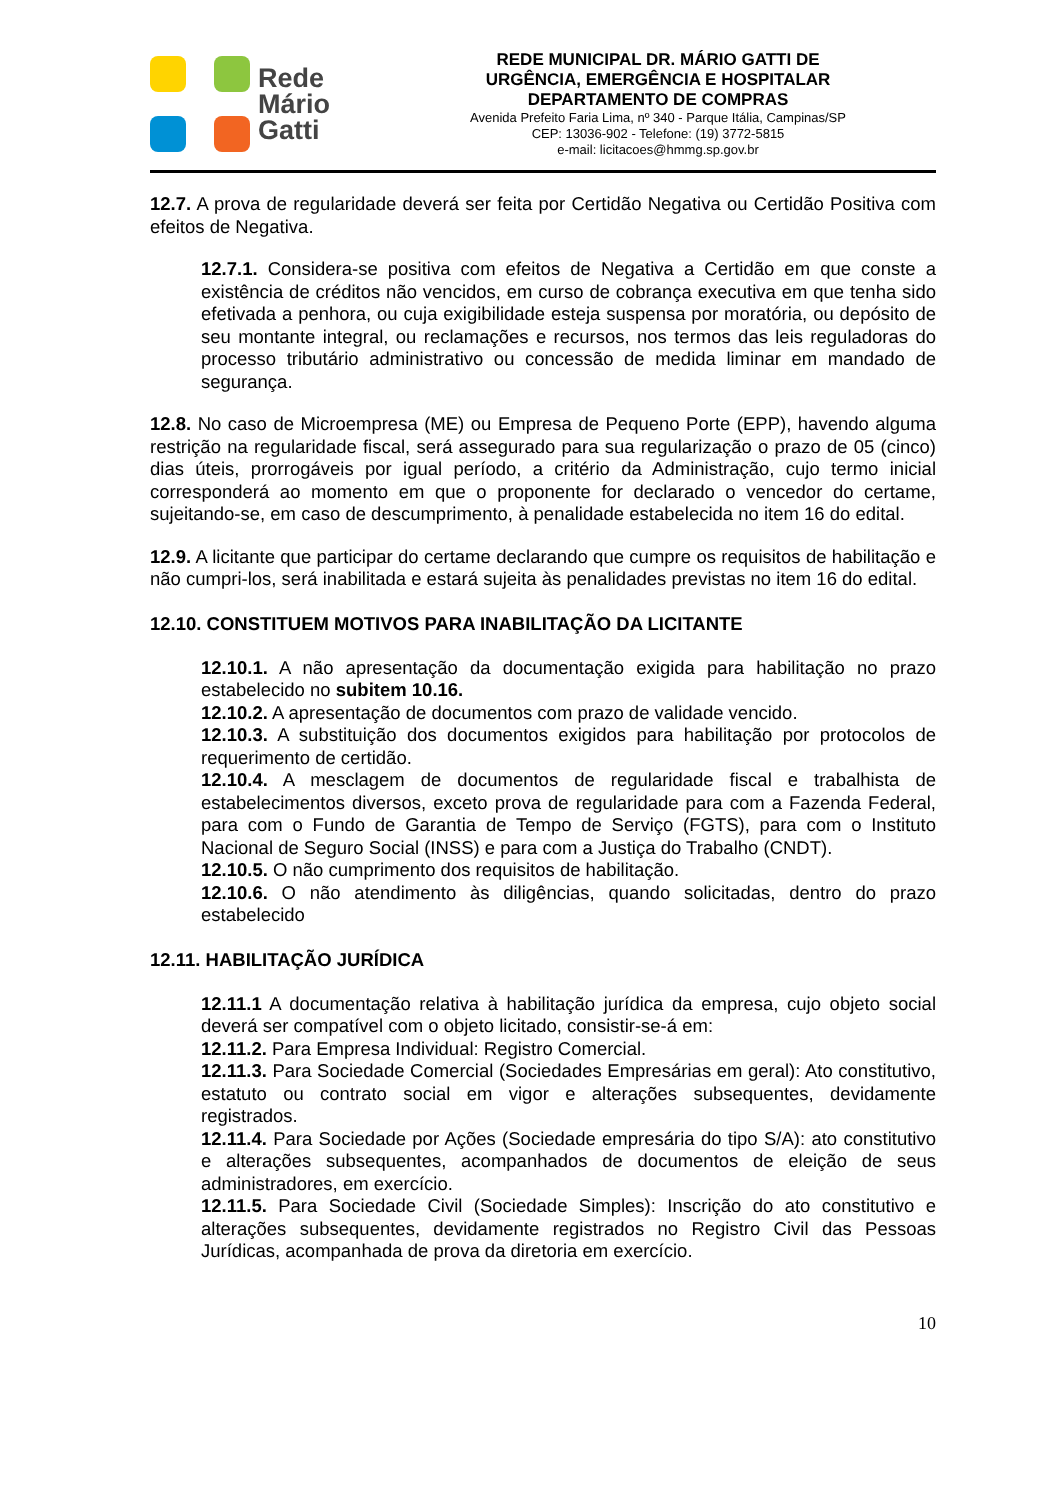Rede
Mário
Gatti
REDE MUNICIPAL DR. MÁRIO GATTI DE
URGÊNCIA, EMERGÊNCIA E HOSPITALAR
DEPARTAMENTO DE COMPRAS
Avenida Prefeito Faria Lima, nº 340 - Parque Itália, Campinas/SP
CEP: 13036-902 - Telefone: (19) 3772-5815
e-mail: licitacoes@hmmg.sp.gov.br
12.7. A prova de regularidade deverá ser feita por Certidão Negativa ou Certidão Positiva com efeitos de Negativa.
12.7.1. Considera-se positiva com efeitos de Negativa a Certidão em que conste a existência de créditos não vencidos, em curso de cobrança executiva em que tenha sido efetivada a penhora, ou cuja exigibilidade esteja suspensa por moratória, ou depósito de seu montante integral, ou reclamações e recursos, nos termos das leis reguladoras do processo tributário administrativo ou concessão de medida liminar em mandado de segurança.
12.8. No caso de Microempresa (ME) ou Empresa de Pequeno Porte (EPP), havendo alguma restrição na regularidade fiscal, será assegurado para sua regularização o prazo de 05 (cinco) dias úteis, prorrogáveis por igual período, a critério da Administração, cujo termo inicial corresponderá ao momento em que o proponente for declarado o vencedor do certame, sujeitando-se, em caso de descumprimento, à penalidade estabelecida no item 16 do edital.
12.9. A licitante que participar do certame declarando que cumpre os requisitos de habilitação e não cumpri-los, será inabilitada e estará sujeita às penalidades previstas no item 16 do edital.
12.10. CONSTITUEM MOTIVOS PARA INABILITAÇÃO DA LICITANTE
12.10.1. A não apresentação da documentação exigida para habilitação no prazo estabelecido no subitem 10.16.
12.10.2. A apresentação de documentos com prazo de validade vencido.
12.10.3. A substituição dos documentos exigidos para habilitação por protocolos de requerimento de certidão.
12.10.4. A mesclagem de documentos de regularidade fiscal e trabalhista de estabelecimentos diversos, exceto prova de regularidade para com a Fazenda Federal, para com o Fundo de Garantia de Tempo de Serviço (FGTS), para com o Instituto Nacional de Seguro Social (INSS) e para com a Justiça do Trabalho (CNDT).
12.10.5. O não cumprimento dos requisitos de habilitação.
12.10.6. O não atendimento às diligências, quando solicitadas, dentro do prazo estabelecido
12.11. HABILITAÇÃO JURÍDICA
12.11.1 A documentação relativa à habilitação jurídica da empresa, cujo objeto social deverá ser compatível com o objeto licitado, consistir-se-á em:
12.11.2. Para Empresa Individual: Registro Comercial.
12.11.3. Para Sociedade Comercial (Sociedades Empresárias em geral): Ato constitutivo, estatuto ou contrato social em vigor e alterações subsequentes, devidamente registrados.
12.11.4. Para Sociedade por Ações (Sociedade empresária do tipo S/A): ato constitutivo e alterações subsequentes, acompanhados de documentos de eleição de seus administradores, em exercício.
12.11.5. Para Sociedade Civil (Sociedade Simples): Inscrição do ato constitutivo e alterações subsequentes, devidamente registrados no Registro Civil das Pessoas Jurídicas, acompanhada de prova da diretoria em exercício.
10